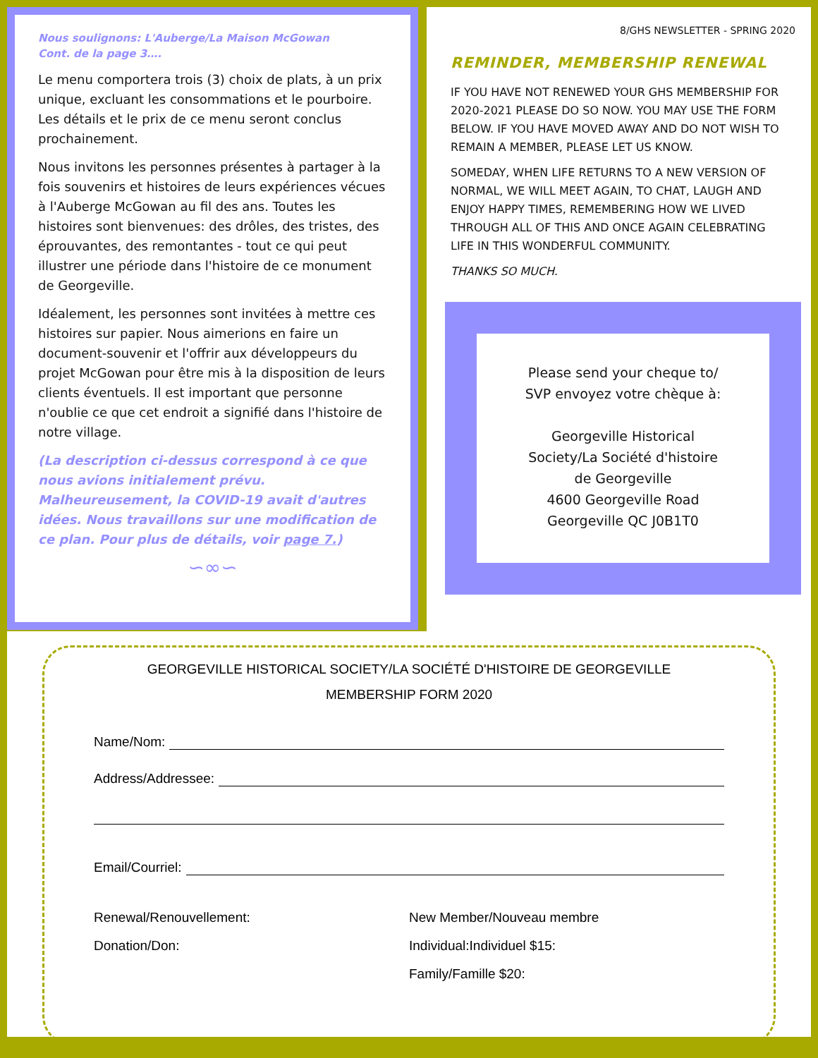Nous soulignons: L'Auberge/La Maison McGowan
Cont. de la page 3….
Le menu comportera trois (3) choix de plats, à un prix unique, excluant les consommations et le pourboire. Les détails et le prix de ce menu seront conclus prochainement.
Nous invitons les personnes présentes à partager à la fois souvenirs et histoires de leurs expériences vécues à l'Auberge McGowan au fil des ans. Toutes les histoires sont bienvenues: des drôles, des tristes, des éprouvantes, des remontantes - tout ce qui peut illustrer une période dans l'histoire de ce monument de Georgeville.
Idéalement, les personnes sont invitées à mettre ces histoires sur papier. Nous aimerions en faire un document-souvenir et l'offrir aux développeurs du projet McGowan pour être mis à la disposition de leurs clients éventuels. Il est important que personne n'oublie ce que cet endroit a signifié dans l'histoire de notre village.
(La description ci-dessus correspond à ce que nous avions initialement prévu. Malheureusement, la COVID-19 avait d'autres idées. Nous travaillons sur une modification de ce plan. Pour plus de détails, voir page 7.)
∽∞∽
8/GHS NEWSLETTER - SPRING 2020
REMINDER, MEMBERSHIP RENEWAL
IF YOU HAVE NOT RENEWED YOUR GHS MEMBERSHIP FOR 2020-2021 PLEASE DO SO NOW. YOU MAY USE THE FORM BELOW. IF YOU HAVE MOVED AWAY AND DO NOT WISH TO REMAIN A MEMBER, PLEASE LET US KNOW.
SOMEDAY, WHEN LIFE RETURNS TO A NEW VERSION OF NORMAL, WE WILL MEET AGAIN, TO CHAT, LAUGH AND ENJOY HAPPY TIMES, REMEMBERING HOW WE LIVED THROUGH ALL OF THIS AND ONCE AGAIN CELEBRATING LIFE IN THIS WONDERFUL COMMUNITY.
THANKS SO MUCH.
Please send your cheque to/
SVP envoyez votre chèque à:
Georgeville Historical
Society/La Société d'histoire
de Georgeville
4600 Georgeville Road
Georgeville QC J0B1T0
GEORGEVILLE HISTORICAL SOCIETY/LA SOCIÉTÉ D'HISTOIRE DE GEORGEVILLE
MEMBERSHIP FORM 2020
Name/Nom:
Address/Addressee:
Email/Courriel:
Renewal/Renouvellement:
Donation/Don:
New Member/Nouveau membre
Individual:Individuel $15:
Family/Famille $20: